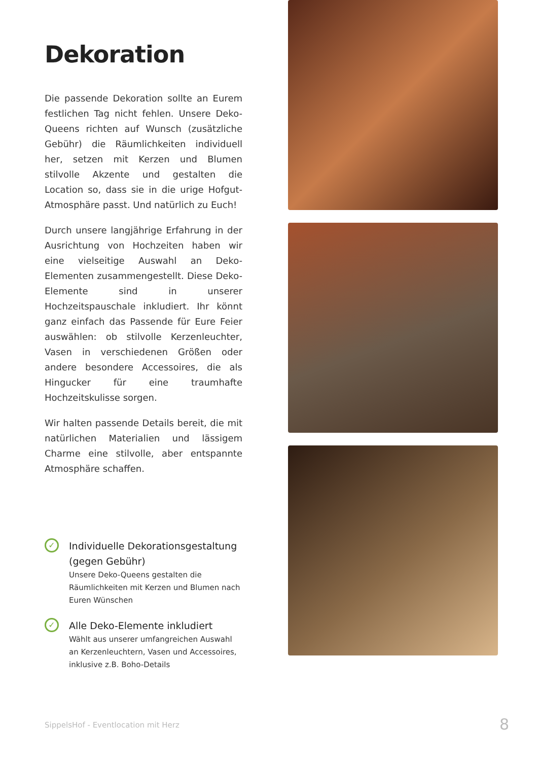Dekoration
Die passende Dekoration sollte an Eurem festlichen Tag nicht fehlen. Unsere Deko-Queens richten auf Wunsch (zusätzliche Gebühr) die Räumlichkeiten individuell her, setzen mit Kerzen und Blumen stilvolle Akzente und gestalten die Location so, dass sie in die urige Hofgut-Atmosphäre passt. Und natürlich zu Euch!
Durch unsere langjährige Erfahrung in der Ausrichtung von Hochzeiten haben wir eine vielseitige Auswahl an Deko-Elementen zusammengestellt. Diese Deko-Elemente sind in unserer Hochzeitspauschale inkludiert. Ihr könnt ganz einfach das Passende für Eure Feier auswählen: ob stilvolle Kerzenleuchter, Vasen in verschiedenen Größen oder andere besondere Accessoires, die als Hingucker für eine traumhafte Hochzeitskulisse sorgen.
Wir halten passende Details bereit, die mit natürlichen Materialien und lässigem Charme eine stilvolle, aber entspannte Atmosphäre schaffen.
✓
Individuelle Dekorationsgestaltung (gegen Gebühr)
Unsere Deko-Queens gestalten die Räumlichkeiten mit Kerzen und Blumen nach Euren Wünschen
✓
Alle Deko-Elemente inkludiert
Wählt aus unserer umfangreichen Auswahl an Kerzenleuchtern, Vasen und Accessoires, inklusive z.B. Boho-Details
SippelsHof - Eventlocation mit Herz
8